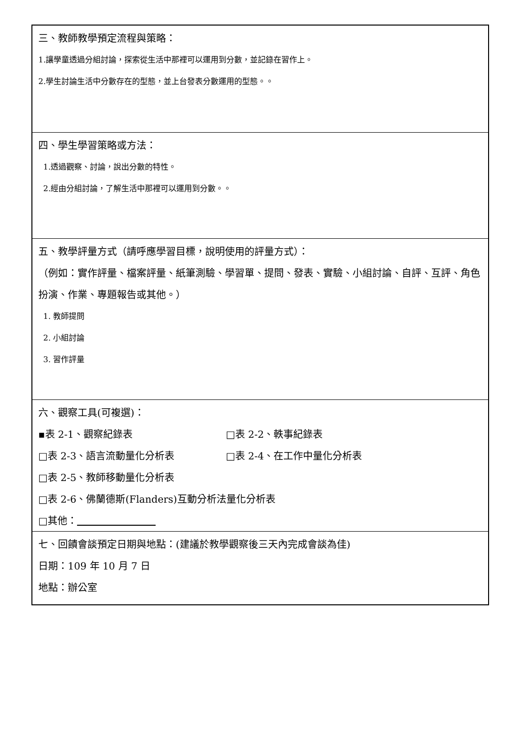三、教師教學預定流程與策略：
1.讓學童透過分組討論，探索從生活中那裡可以運用到分數，並記錄在習作上。
2.學生討論生活中分數存在的型態，並上台發表分數運用的型態。。
四、學生學習策略或方法：
1.透過觀察、討論，說出分數的特性。
2.經由分組討論，了解生活中那裡可以運用到分數。。
五、教學評量方式（請呼應學習目標，說明使用的評量方式）：
（例如：實作評量、檔案評量、紙筆測驗、學習單、提問、發表、實驗、小組討論、自評、互評、角色扮演、作業、專題報告或其他。）
1. 教師提問
2. 小組討論
3. 習作評量
六、觀察工具(可複選)：
▪表 2-1、觀察紀錄表 □表 2-2、軼事紀錄表
□表 2-3、語言流動量化分析表 □表 2-4、在工作中量化分析表
□表 2-5、教師移動量化分析表
□表 2-6、佛蘭德斯(Flanders)互動分析法量化分析表
□其他：　　　　　　　　
七、回饋會談預定日期與地點：(建議於教學觀察後三天內完成會談為佳)
日期：109 年 10 月 7 日
地點：辦公室